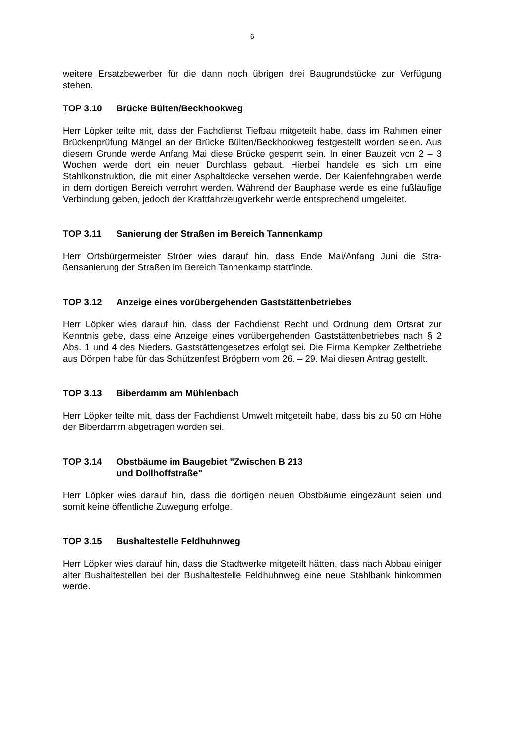6
weitere Ersatzbewerber für die dann noch übrigen drei Baugrundstücke zur Verfügung stehen.
TOP 3.10 Brücke Bülten/Beckhookweg
Herr Löpker teilte mit, dass der Fachdienst Tiefbau mitgeteilt habe, dass im Rahmen einer Brückenprüfung Mängel an der Brücke Bülten/Beckhookweg festgestellt worden seien. Aus diesem Grunde werde Anfang Mai diese Brücke gesperrt sein. In einer Bauzeit von 2 – 3 Wochen werde dort ein neuer Durchlass gebaut. Hierbei handele es sich um eine Stahlkonstruktion, die mit einer Asphaltdecke versehen werde. Der Kaien­fehngraben werde in dem dortigen Bereich verrohrt werden. Während der Bauphase werde es eine fußläufige Verbindung geben, jedoch der Kraftfahrzeugverkehr werde entsprechend umgeleitet.
TOP 3.11 Sanierung der Straßen im Bereich Tannenkamp
Herr Ortsbürgermeister Ströer wies darauf hin, dass Ende Mai/Anfang Juni die Stra­ßensanierung der Straßen im Bereich Tannenkamp stattfinde.
TOP 3.12 Anzeige eines vorübergehenden Gaststättenbetriebes
Herr Löpker wies darauf hin, dass der Fachdienst Recht und Ordnung dem Ortsrat zur Kenntnis gebe, dass eine Anzeige eines vorübergehenden Gaststättenbetriebes nach § 2 Abs. 1 und 4 des Nieders. Gaststättengesetzes erfolgt sei. Die Firma Kempker Zeltbetriebe aus Dörpen habe für das Schützenfest Brögbern vom 26. – 29. Mai diesen Antrag gestellt.
TOP 3.13 Biberdamm am Mühlenbach
Herr Löpker teilte mit, dass der Fachdienst Umwelt mitgeteilt habe, dass bis zu 50 cm Höhe der Biberdamm abgetragen worden sei.
TOP 3.14 Obstbäume im Baugebiet "Zwischen B 213
und Dollhoffstraße"
Herr Löpker wies darauf hin, dass die dortigen neuen Obstbäume eingezäunt seien und somit keine öffentliche Zuwegung erfolge.
TOP 3.15 Bushaltestelle Feldhuhnweg
Herr Löpker wies darauf hin, dass die Stadtwerke mitgeteilt hätten, dass nach Abbau einiger alter Bushaltestellen bei der Bushaltestelle Feldhuhnweg eine neue Stahlbank hinkommen werde.